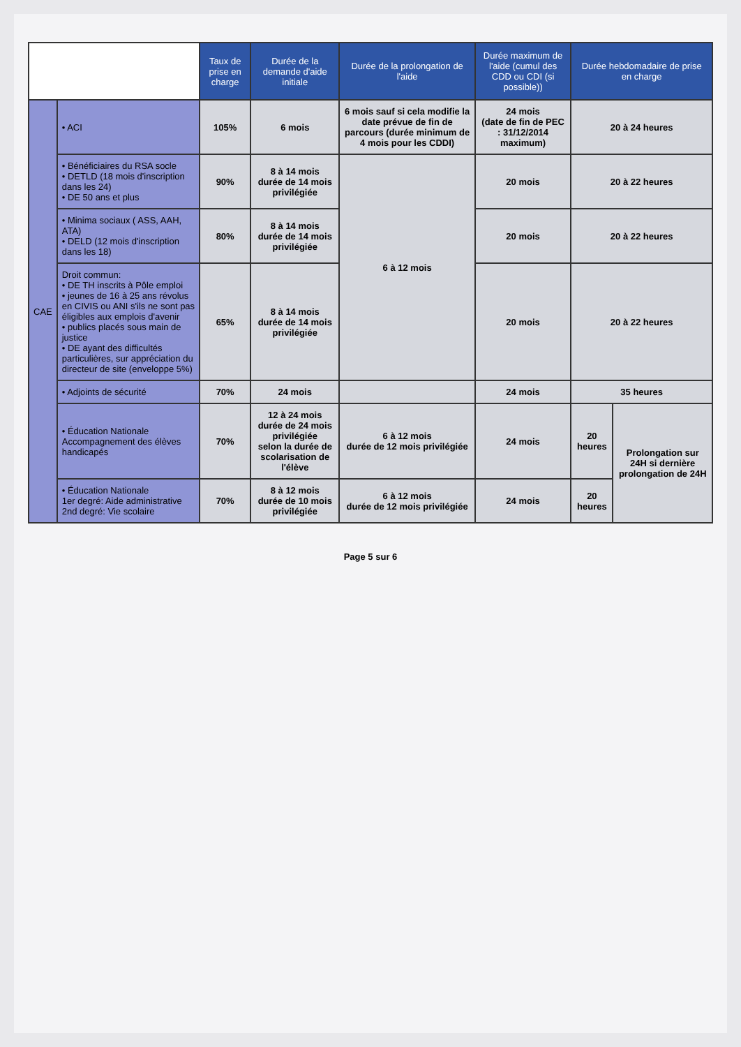| | | Taux de prise en charge | Durée de la demande d'aide initiale | Durée de la prolongation de l'aide | Durée maximum de l'aide (cumul des CDD ou CDI (si possible)) | Durée hebdomadaire de prise en charge | |
| --- | --- | --- | --- | --- | --- | --- | --- |
| CAE | • ACI | 105% | 6 mois | 6 mois sauf si cela modifie la date prévue de fin de parcours (durée minimum de 4 mois pour les CDDI) | 24 mois (date de fin de PEC : 31/12/2014 maximum) | 20 à 24 heures | |
| | • Bénéficiaires du RSA socle • DETLD (18 mois d'inscription dans les 24) • DE 50 ans et plus | 90% | 8 à 14 mois durée de 14 mois privilégiée | 6 à 12 mois | 20 mois | 20 à 22 heures | |
| | • Minima sociaux ( ASS, AAH, ATA) • DELD (12 mois d'inscription dans les 18) | 80% | 8 à 14 mois durée de 14 mois privilégiée | | 20 mois | 20 à 22 heures | |
| | Droit commun: • DE TH inscrits à Pôle emploi • jeunes de 16 à 25 ans révolus en CIVIS ou ANI s'ils ne sont pas éligibles aux emplois d'avenir • publics placés sous main de justice • DE ayant des difficultés particulières, sur appréciation du directeur de site (enveloppe 5%) | 65% | 8 à 14 mois durée de 14 mois privilégiée | | 20 mois | 20 à 22 heures | |
| | • Adjoints de sécurité | 70% | 24 mois | | 24 mois | 35 heures | |
| | • Éducation Nationale Accompagnement des élèves handicapés | 70% | 12 à 24 mois durée de 24 mois privilégiée selon la durée de scolarisation de l'élève | 6 à 12 mois durée de 12 mois privilégiée | 24 mois | 20 heures | Prolongation sur 24H si dernière prolongation de 24H |
| | • Éducation Nationale 1er degré: Aide administrative 2nd degré: Vie scolaire | 70% | 8 à 12 mois durée de 10 mois privilégiée | 6 à 12 mois durée de 12 mois privilégiée | 24 mois | 20 heures | |
Page 5 sur 6